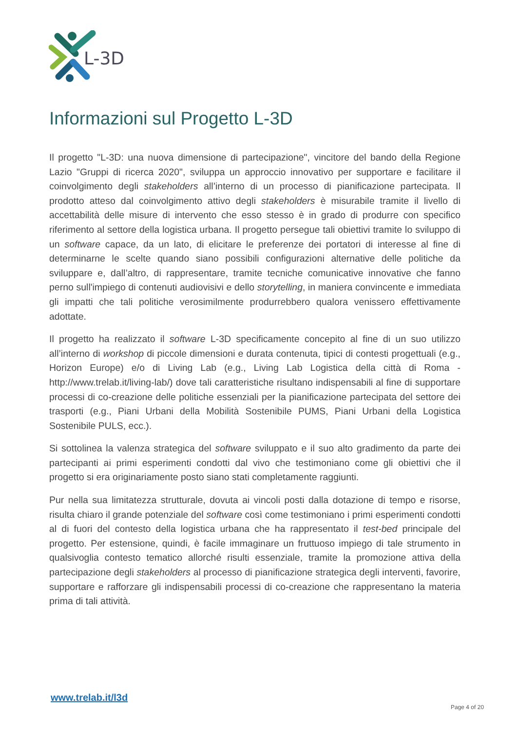L-3D
Informazioni sul Progetto L-3D
Il progetto "L-3D: una nuova dimensione di partecipazione", vincitore del bando della Regione Lazio "Gruppi di ricerca 2020", sviluppa un approccio innovativo per supportare e facilitare il coinvolgimento degli stakeholders all’interno di un processo di pianificazione partecipata. Il prodotto atteso dal coinvolgimento attivo degli stakeholders è misurabile tramite il livello di accettabilità delle misure di intervento che esso stesso è in grado di produrre con specifico riferimento al settore della logistica urbana. Il progetto persegue tali obiettivi tramite lo sviluppo di un software capace, da un lato, di elicitare le preferenze dei portatori di interesse al fine di determinarne le scelte quando siano possibili configurazioni alternative delle politiche da sviluppare e, dall’altro, di rappresentare, tramite tecniche comunicative innovative che fanno perno sull'impiego di contenuti audiovisivi e dello storytelling, in maniera convincente e immediata gli impatti che tali politiche verosimilmente produrrebbero qualora venissero effettivamente adottate.
Il progetto ha realizzato il software L-3D specificamente concepito al fine di un suo utilizzo all’interno di workshop di piccole dimensioni e durata contenuta, tipici di contesti progettuali (e.g., Horizon Europe) e/o di Living Lab (e.g., Living Lab Logistica della città di Roma - http://www.trelab.it/living-lab/) dove tali caratteristiche risultano indispensabili al fine di supportare processi di co-creazione delle politiche essenziali per la pianificazione partecipata del settore dei trasporti (e.g., Piani Urbani della Mobilità Sostenibile PUMS, Piani Urbani della Logistica Sostenibile PULS, ecc.).
Si sottolinea la valenza strategica del software sviluppato e il suo alto gradimento da parte dei partecipanti ai primi esperimenti condotti dal vivo che testimoniano come gli obiettivi che il progetto si era originariamente posto siano stati completamente raggiunti.
Pur nella sua limitatezza strutturale, dovuta ai vincoli posti dalla dotazione di tempo e risorse, risulta chiaro il grande potenziale del software così come testimoniano i primi esperimenti condotti al di fuori del contesto della logistica urbana che ha rappresentato il test-bed principale del progetto. Per estensione, quindi, è facile immaginare un fruttuoso impiego di tale strumento in qualsivoglia contesto tematico allorché risulti essenziale, tramite la promozione attiva della partecipazione degli stakeholders al processo di pianificazione strategica degli interventi, favorire, supportare e rafforzare gli indispensabili processi di co-creazione che rappresentano la materia prima di tali attività.
www.trelab.it/l3d
Page 4 of 20